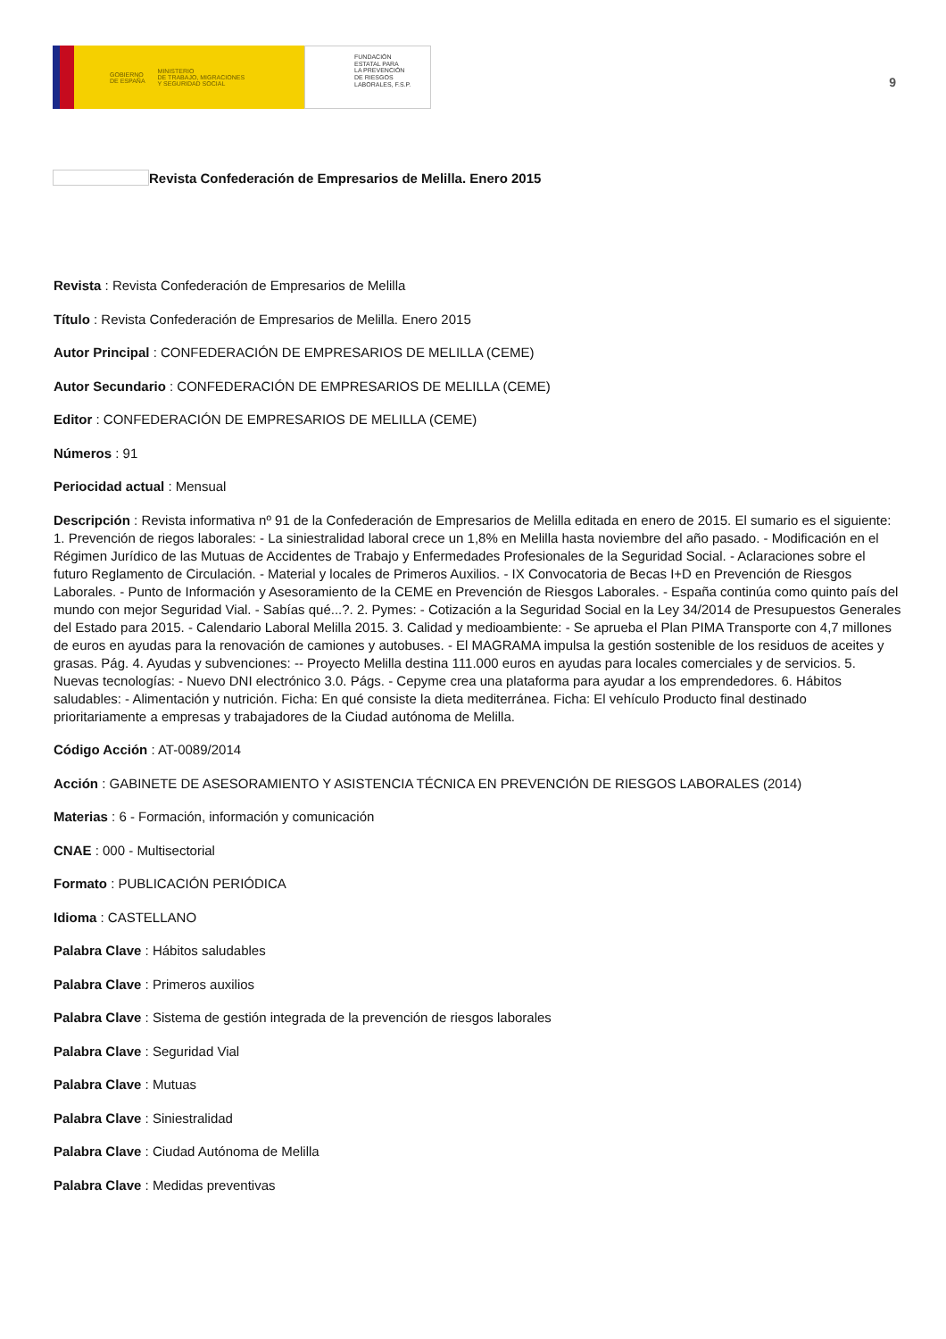GOBIERNO
DE ESPAÑA MINISTERIO
DE TRABAJO, MIGRACIONES
Y SEGURIDAD SOCIAL
FUNDACIÓN
ESTATAL PARA
LA PREVENCIÓN
DE RIESGOS
LABORALES, F.S.P.
9
Revista Confederación de Empresarios de Melilla. Enero 2015
Revista : Revista Confederación de Empresarios de Melilla
Título : Revista Confederación de Empresarios de Melilla. Enero 2015
Autor Principal : CONFEDERACIÓN DE EMPRESARIOS DE MELILLA (CEME)
Autor Secundario : CONFEDERACIÓN DE EMPRESARIOS DE MELILLA (CEME)
Editor : CONFEDERACIÓN DE EMPRESARIOS DE MELILLA (CEME)
Números : 91
Periocidad actual : Mensual
Descripción : Revista informativa nº 91 de la Confederación de Empresarios de Melilla editada en enero de 2015. El sumario es el siguiente: 1. Prevención de riegos laborales: - La siniestralidad laboral crece un 1,8% en Melilla hasta noviembre del año pasado. - Modificación en el Régimen Jurídico de las Mutuas de Accidentes de Trabajo y Enfermedades Profesionales de la Seguridad Social. - Aclaraciones sobre el futuro Reglamento de Circulación. - Material y locales de Primeros Auxilios. - IX Convocatoria de Becas I+D en Prevención de Riesgos Laborales. - Punto de Información y Asesoramiento de la CEME en Prevención de Riesgos Laborales. - España continúa como quinto país del mundo con mejor Seguridad Vial. - Sabías qué...?. 2. Pymes: - Cotización a la Seguridad Social en la Ley 34/2014 de Presupuestos Generales del Estado para 2015. - Calendario Laboral Melilla 2015. 3. Calidad y medioambiente: - Se aprueba el Plan PIMA Transporte con 4,7 millones de euros en ayudas para la renovación de camiones y autobuses. - El MAGRAMA impulsa la gestión sostenible de los residuos de aceites y grasas. Pág. 4. Ayudas y subvenciones: -- Proyecto Melilla destina 111.000 euros en ayudas para locales comerciales y de servicios. 5. Nuevas tecnologías: - Nuevo DNI electrónico 3.0. Págs. - Cepyme crea una plataforma para ayudar a los emprendedores. 6. Hábitos saludables: - Alimentación y nutrición. Ficha: En qué consiste la dieta mediterránea. Ficha: El vehículo Producto final destinado prioritariamente a empresas y trabajadores de la Ciudad autónoma de Melilla.
Código Acción : AT-0089/2014
Acción : GABINETE DE ASESORAMIENTO Y ASISTENCIA TÉCNICA EN PREVENCIÓN DE RIESGOS LABORALES (2014)
Materias : 6 - Formación, información y comunicación
CNAE : 000 - Multisectorial
Formato : PUBLICACIÓN PERIÓDICA
Idioma : CASTELLANO
Palabra Clave : Hábitos saludables
Palabra Clave : Primeros auxilios
Palabra Clave : Sistema de gestión integrada de la prevención de riesgos laborales
Palabra Clave : Seguridad Vial
Palabra Clave : Mutuas
Palabra Clave : Siniestralidad
Palabra Clave : Ciudad Autónoma de Melilla
Palabra Clave : Medidas preventivas